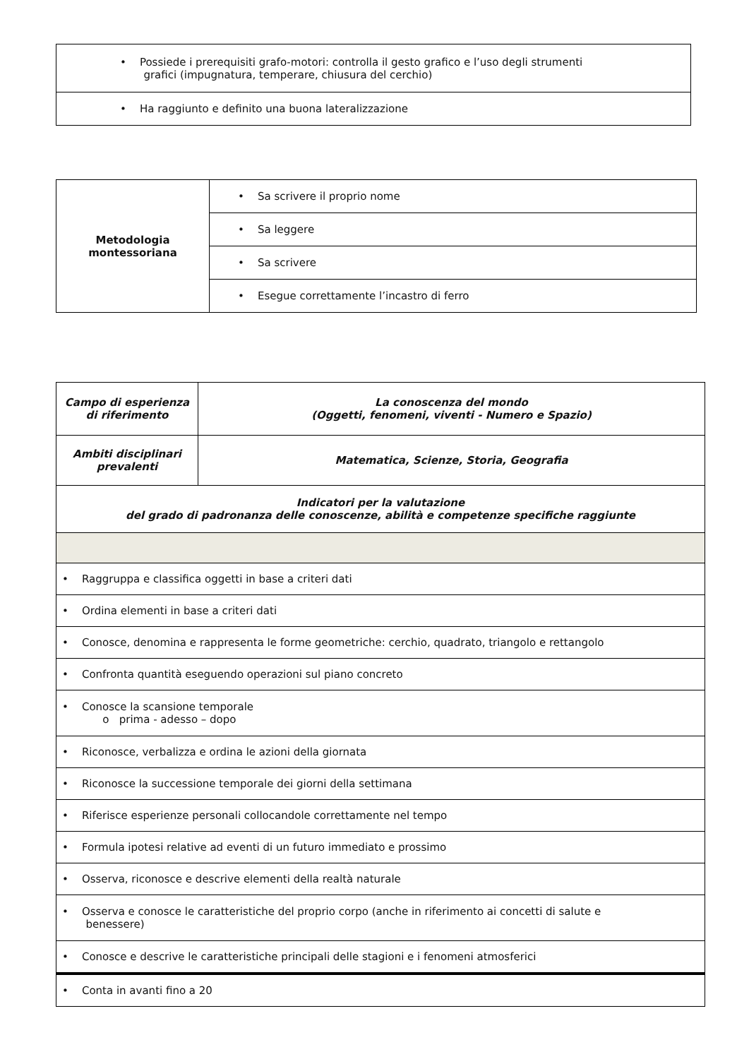| • Possiede i prerequisiti grafo-motori: controlla il gesto grafico e l’uso degli strumenti grafici (impugnatura, temperare, chiusura del cerchio) |
| • Ha raggiunto e definito una buona lateralizzazione |
| Metodologia montessoriana | • Sa scrivere il proprio nome |
| | • Sa leggere |
| | • Sa scrivere |
| | • Esegue correttamente l’incastro di ferro |
| Campo di esperienza di riferimento | La conoscenza del mondo (Oggetti, fenomeni, viventi - Numero e Spazio) |
| Ambiti disciplinari prevalenti | Matematica, Scienze, Storia, Geografia |
| Indicatori per la valutazione del grado di padronanza delle conoscenze, abilità e competenze specifiche raggiunte | |
| • Raggruppa e classifica oggetti in base a criteri dati | |
| • Ordina elementi in base a criteri dati | |
| • Conosce, denomina e rappresenta le forme geometriche: cerchio, quadrato, triangolo e rettangolo | |
| • Confronta quantità eseguendo operazioni sul piano concreto | |
| • Conosce la scansione temporale o prima - adesso – dopo | |
| • Riconosce, verbalizza e ordina le azioni della giornata | |
| • Riconosce la successione temporale dei giorni della settimana | |
| • Riferisce esperienze personali collocandole correttamente nel tempo | |
| • Formula ipotesi relative ad eventi di un futuro immediato e prossimo | |
| • Osserva, riconosce e descrive elementi della realtà naturale | |
| • Osserva e conosce le caratteristiche del proprio corpo (anche in riferimento ai concetti di salute e benessere) | |
| • Conosce e descrive le caratteristiche principali delle stagioni e i fenomeni atmosferici | |
| • Conta in avanti fino a 20 | |